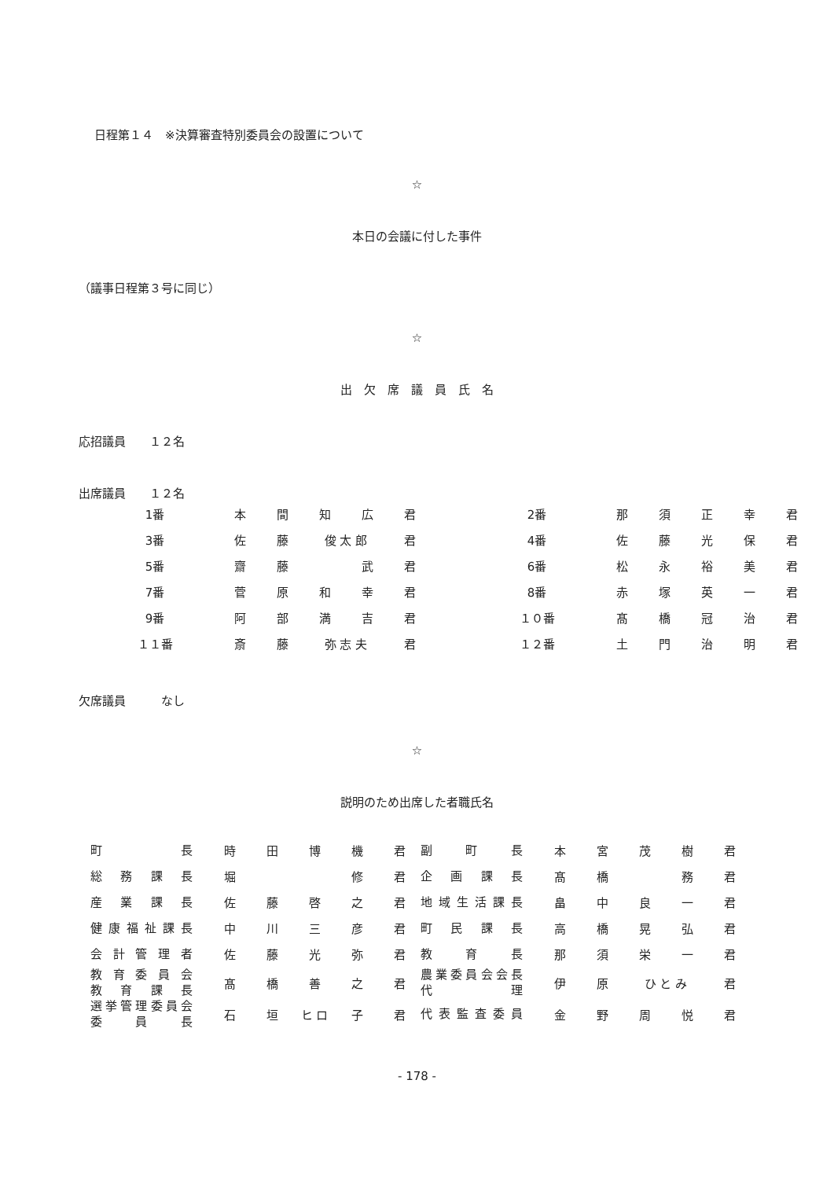日程第１４　※決算審査特別委員会の設置について
☆
本日の会議に付した事件
（議事日程第３号に同じ）
☆
出　欠　席　議　員　氏　名
応招議員　　１２名
出席議員　　１２名
| 1番 | | 本 | 間 | 知 | 広 | 君 | | | 2番 | | 那 | 須 | 正 | 幸 | 君 |
| 3番 | | 佐 | 藤 | 俊 太 郎 | | 君 | | | 4番 | | 佐 | 藤 | 光 | 保 | 君 |
| 5番 | | 齋 | 藤 | | 武 | 君 | | | 6番 | | 松 | 永 | 裕 | 美 | 君 |
| 7番 | | 菅 | 原 | 和 | 幸 | 君 | | | 8番 | | 赤 | 塚 | 英 | 一 | 君 |
| 9番 | | 阿 | 部 | 満 | 吉 | 君 | | | １０番 | | 髙 | 橋 | 冠 | 治 | 君 |
| １１番 | | 斎 | 藤 | 弥 志 夫 | | 君 | | | １２番 | | 土 | 門 | 治 | 明 | 君 |
欠席議員　　　なし
☆
説明のため出席した者職氏名
| 町 長 | 時 | 田 | 博 | 機 | 君 | 副 町 長 | 本 | 宮 | 茂 | 樹 | 君 |
| 総 務 課 長 | 堀 | | | 修 | 君 | 企 画 課 長 | 髙 | 橋 | | 務 | 君 |
| 産 業 課 長 | 佐 | 藤 | 啓 | 之 | 君 | 地域生活課長 | 畠 | 中 | 良 | 一 | 君 |
| 健康福祉課長 | 中 | 川 | 三 | 彦 | 君 | 町 民 課 長 | 高 | 橋 | 晃 | 弘 | 君 |
| 会 計 管 理 者 | 佐 | 藤 | 光 | 弥 | 君 | 教 育 長 | 那 | 須 | 栄 | 一 | 君 |
| 教 育 委 員 会 教 育 課 長 | 髙 | 橋 | 善 | 之 | 君 | 農業委員会会長 代 理 | 伊 | 原 | ひ と み | | 君 |
| 選挙管理委員会 委 員 長 | 石 | 垣 | ヒ ロ | 子 | 君 | 代表監査委員 | 金 | 野 | 周 | 悦 | 君 |
- 178 -